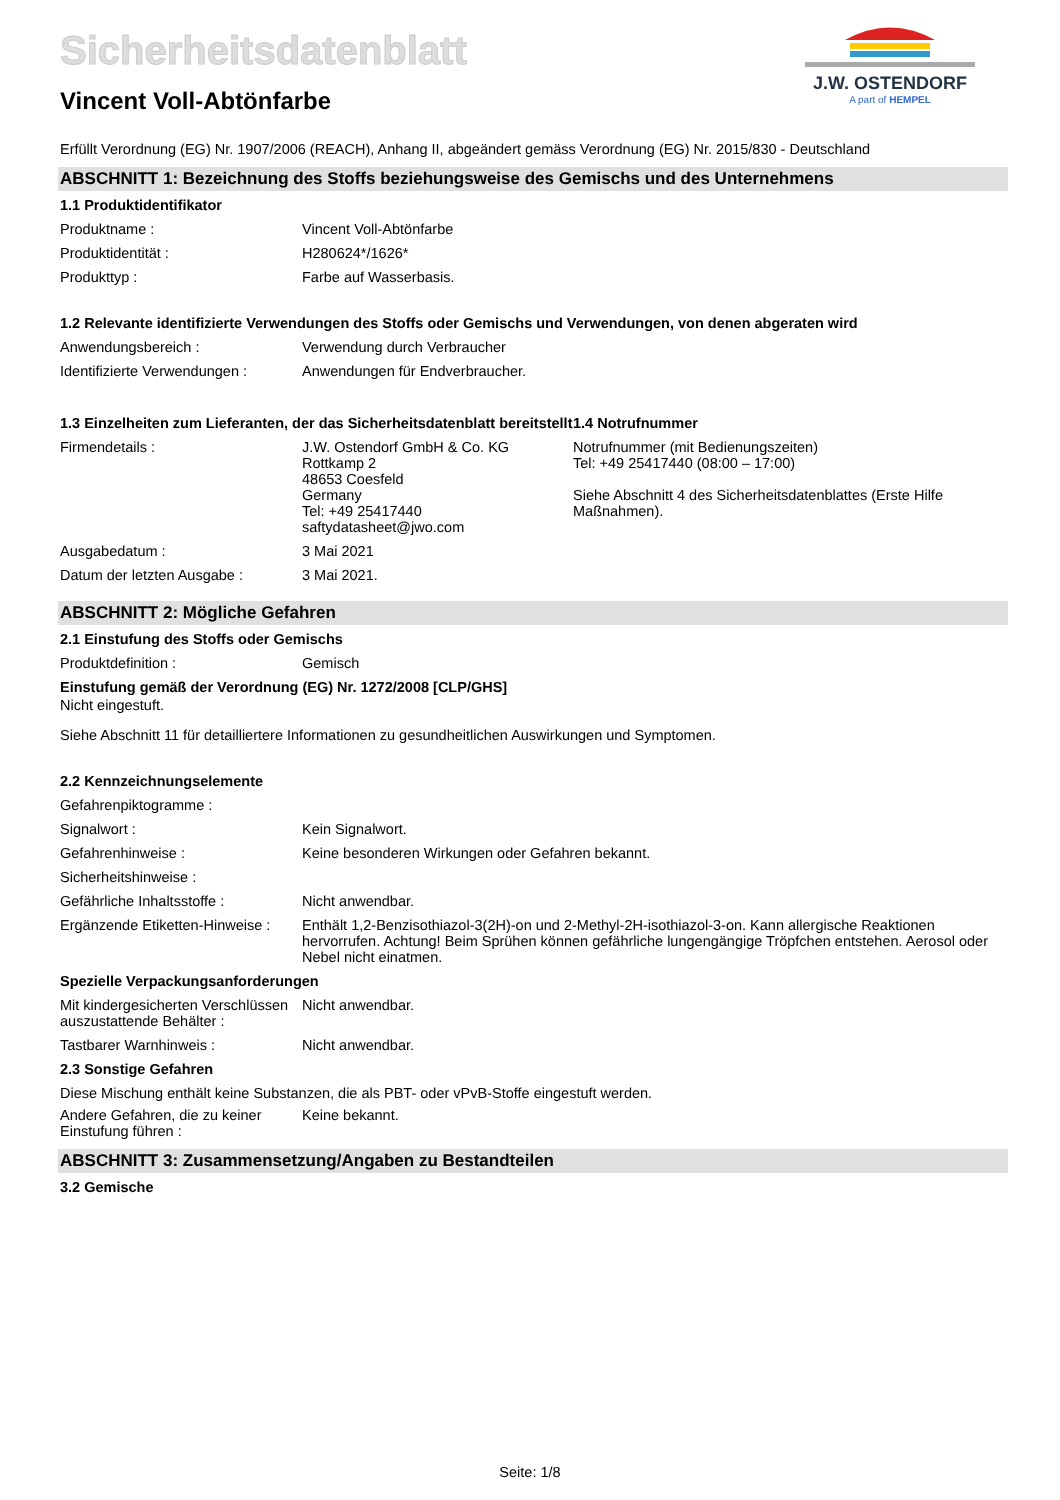Sicherheitsdatenblatt
Vincent Voll-Abtönfarbe
J.W. OSTENDORF
A part of HEMPEL
Erfüllt Verordnung (EG) Nr. 1907/2006 (REACH), Anhang II, abgeändert gemäss Verordnung (EG) Nr. 2015/830 - Deutschland
ABSCHNITT 1: Bezeichnung des Stoffs beziehungsweise des Gemischs und des Unternehmens
1.1 Produktidentifikator
Produktname : Vincent Voll-Abtönfarbe
Produktidentität : H280624*/1626*
Produkttyp : Farbe auf Wasserbasis.
1.2 Relevante identifizierte Verwendungen des Stoffs oder Gemischs und Verwendungen, von denen abgeraten wird
Anwendungsbereich : Verwendung durch Verbraucher
Identifizierte Verwendungen :
Anwendungen für Endverbraucher.
1.3 Einzelheiten zum Lieferanten, der das Sicherheitsdatenblatt bereitstellt
Firmendetails : J.W. Ostendorf GmbH & Co. KG
Rottkamp 2
48653 Coesfeld
Germany
Tel: +49 25417440
saftydatasheet@jwo.com
Ausgabedatum : 3 Mai 2021
Datum der letzten Ausgabe : 3 Mai 2021.
1.4 Notrufnummer
Notrufnummer (mit Bedienungszeiten)
Tel: +49 25417440 (08:00 – 17:00)
Siehe Abschnitt 4 des Sicherheitsdatenblattes (Erste Hilfe Maßnahmen).
ABSCHNITT 2: Mögliche Gefahren
2.1 Einstufung des Stoffs oder Gemischs
Produktdefinition : Gemisch
Einstufung gemäß der Verordnung (EG) Nr. 1272/2008 [CLP/GHS]
Nicht eingestuft.
Siehe Abschnitt 11 für detailliertere Informationen zu gesundheitlichen Auswirkungen und Symptomen.
2.2 Kennzeichnungselemente
Gefahrenpiktogramme :
Signalwort : Kein Signalwort.
Gefahrenhinweise : Keine besonderen Wirkungen oder Gefahren bekannt.
Sicherheitshinweise :
Gefährliche Inhaltsstoffe : Nicht anwendbar.
Ergänzende Etiketten-Hinweise :
Enthält 1,2-Benzisothiazol-3(2H)-on und 2-Methyl-2H-isothiazol-3-on. Kann allergische Reaktionen hervorrufen. Achtung! Beim Sprühen können gefährliche lungengängige Tröpfchen entstehen. Aerosol oder Nebel nicht einatmen.
Spezielle Verpackungsanforderungen
Mit kindergesicherten Verschlüssen auszustattende Behälter :
Nicht anwendbar.
Tastbarer Warnhinweis : Nicht anwendbar.
2.3 Sonstige Gefahren
Diese Mischung enthält keine Substanzen, die als PBT- oder vPvB-Stoffe eingestuft werden.
Andere Gefahren, die zu keiner Einstufung führen :
Keine bekannt.
ABSCHNITT 3: Zusammensetzung/Angaben zu Bestandteilen
3.2 Gemische
Seite: 1/8